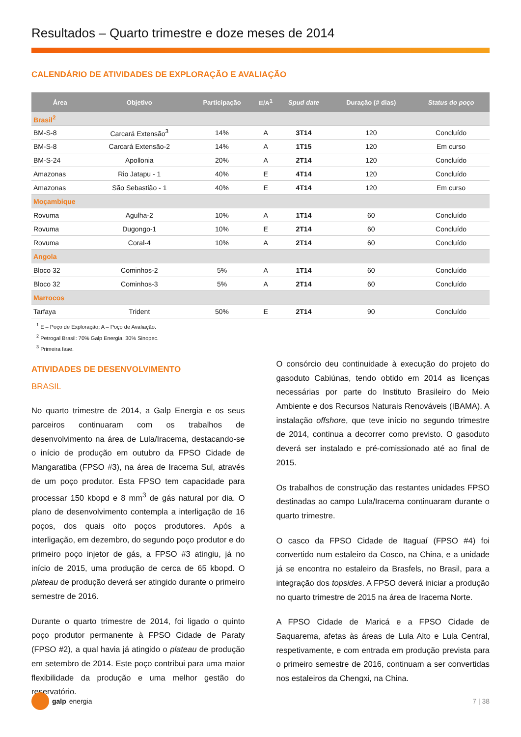Resultados – Quarto trimestre e doze meses de 2014
CALENDÁRIO DE ATIVIDADES DE EXPLORAÇÃO E AVALIAÇÃO
| Área | Objetivo | Participação | E/A<sup>1</sup> | Spud date | Duração (# dias) | Status do poço |
| --- | --- | --- | --- | --- | --- | --- |
| Brasil<sup>2</sup> | | | | | | |
| BM-S-8 | Carcará Extensão<sup>3</sup> | 14% | A | 3T14 | 120 | Concluído |
| BM-S-8 | Carcará Extensão-2 | 14% | A | 1T15 | 120 | Em curso |
| BM-S-24 | Apollonia | 20% | A | 2T14 | 120 | Concluído |
| Amazonas | Rio Jatapu - 1 | 40% | E | 4T14 | 120 | Concluído |
| Amazonas | São Sebastião - 1 | 40% | E | 4T14 | 120 | Em curso |
| Moçambique | | | | | | |
| Rovuma | Agulha-2 | 10% | A | 1T14 | 60 | Concluído |
| Rovuma | Dugongo-1 | 10% | E | 2T14 | 60 | Concluído |
| Rovuma | Coral-4 | 10% | A | 2T14 | 60 | Concluído |
| Angola | | | | | | |
| Bloco 32 | Cominhos-2 | 5% | A | 1T14 | 60 | Concluído |
| Bloco 32 | Cominhos-3 | 5% | A | 2T14 | 60 | Concluído |
| Marrocos | | | | | | |
| Tarfaya | Trident | 50% | E | 2T14 | 90 | Concluído |
<sup>1</sup> E – Poço de Exploração; A – Poço de Avaliação.
<sup>2</sup> Petrogal Brasil: 70% Galp Energia; 30% Sinopec.
<sup>3</sup> Primeira fase.
ATIVIDADES DE DESENVOLVIMENTO
BRASIL
No quarto trimestre de 2014, a Galp Energia e os seus parceiros continuaram com os trabalhos de desenvolvimento na área de Lula/Iracema, destacando-se o início de produção em outubro da FPSO Cidade de Mangaratiba (FPSO #3), na área de Iracema Sul, através de um poço produtor. Esta FPSO tem capacidade para processar 150 kbopd e 8 mm<sup>3</sup> de gás natural por dia. O plano de desenvolvimento contempla a interligação de 16 poços, dos quais oito poços produtores. Após a interligação, em dezembro, do segundo poço produtor e do primeiro poço injetor de gás, a FPSO #3 atingiu, já no início de 2015, uma produção de cerca de 65 kbopd. O plateau de produção deverá ser atingido durante o primeiro semestre de 2016.
Durante o quarto trimestre de 2014, foi ligado o quinto poço produtor permanente à FPSO Cidade de Paraty (FPSO #2), a qual havia já atingido o plateau de produção em setembro de 2014. Este poço contribui para uma maior flexibilidade da produção e uma melhor gestão do reservatório.
O consórcio deu continuidade à execução do projeto do gasoduto Cabiúnas, tendo obtido em 2014 as licenças necessárias por parte do Instituto Brasileiro do Meio Ambiente e dos Recursos Naturais Renováveis (IBAMA). A instalação offshore, que teve início no segundo trimestre de 2014, continua a decorrer como previsto. O gasoduto deverá ser instalado e pré-comissionado até ao final de 2015.
Os trabalhos de construção das restantes unidades FPSO destinadas ao campo Lula/Iracema continuaram durante o quarto trimestre.
O casco da FPSO Cidade de Itaguaí (FPSO #4) foi convertido num estaleiro da Cosco, na China, e a unidade já se encontra no estaleiro da Brasfels, no Brasil, para a integração dos topsides. A FPSO deverá iniciar a produção no quarto trimestre de 2015 na área de Iracema Norte.
A FPSO Cidade de Maricá e a FPSO Cidade de Saquarema, afetas às áreas de Lula Alto e Lula Central, respetivamente, e com entrada em produção prevista para o primeiro semestre de 2016, continuam a ser convertidas nos estaleiros da Chengxi, na China.
galp energia 7 | 38